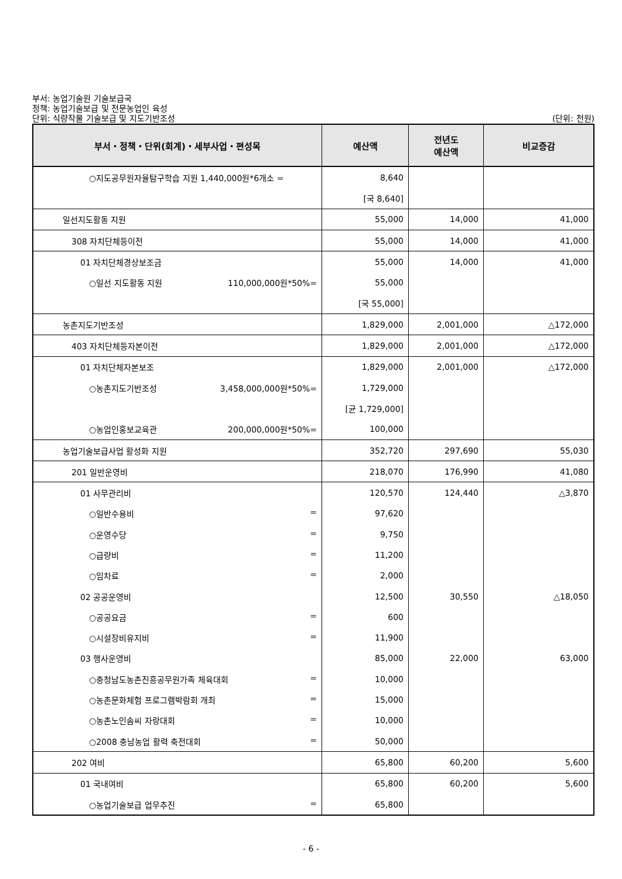부서: 농업기술원 기술보급국
정책: 농업기술보급 및 전문농업인 육성
단위: 식량작물 기술보급 및 지도기반조성
(단위: 천원)
| 부서・정책・단위(회계)・세부사업・편성목 | 예산액 | 전년도 예산액 | 비교증감 |
| --- | --- | --- | --- |
| ○지도공무원자율탐구학습 지원 1,440,000원*6개소 = | 8,640 | | |
| | [국 8,640] | | |
| 일선지도활동 지원 | 55,000 | 14,000 | 41,000 |
| 308 자치단체등이전 | 55,000 | 14,000 | 41,000 |
| 01 자치단체경상보조금 | 55,000 | 14,000 | 41,000 |
| ○일선 지도활동 지원 110,000,000원*50%= | 55,000 | | |
| | [국 55,000] | | |
| 농촌지도기반조성 | 1,829,000 | 2,001,000 | △172,000 |
| 403 자치단체등자본이전 | 1,829,000 | 2,001,000 | △172,000 |
| 01 자치단체자본보조 | 1,829,000 | 2,001,000 | △172,000 |
| ○농촌지도기반조성 3,458,000,000원*50%= | 1,729,000 | | |
| | [균 1,729,000] | | |
| ○농업인홍보교육관 200,000,000원*50%= | 100,000 | | |
| 농업기술보급사업 활성화 지원 | 352,720 | 297,690 | 55,030 |
| 201 일반운영비 | 218,070 | 176,990 | 41,080 |
| 01 사무관리비 | 120,570 | 124,440 | △3,870 |
| ○일반수용비 = | 97,620 | | |
| ○운영수당 = | 9,750 | | |
| ○급량비 = | 11,200 | | |
| ○임차료 = | 2,000 | | |
| 02 공공운영비 | 12,500 | 30,550 | △18,050 |
| ○공공요금 = | 600 | | |
| ○시설장비유지비 = | 11,900 | | |
| 03 행사운영비 | 85,000 | 22,000 | 63,000 |
| ○충청남도농촌진흥공무원가족 체육대회 = | 10,000 | | |
| ○농촌문화체험 프로그램박람회 개최 = | 15,000 | | |
| ○농촌노인솜씨 자랑대회 = | 10,000 | | |
| ○2008 충남농업 활력 축전대회 = | 50,000 | | |
| 202 여비 | 65,800 | 60,200 | 5,600 |
| 01 국내여비 | 65,800 | 60,200 | 5,600 |
| ○농업기술보급 업무추진 = | 65,800 | | |
- 6 -